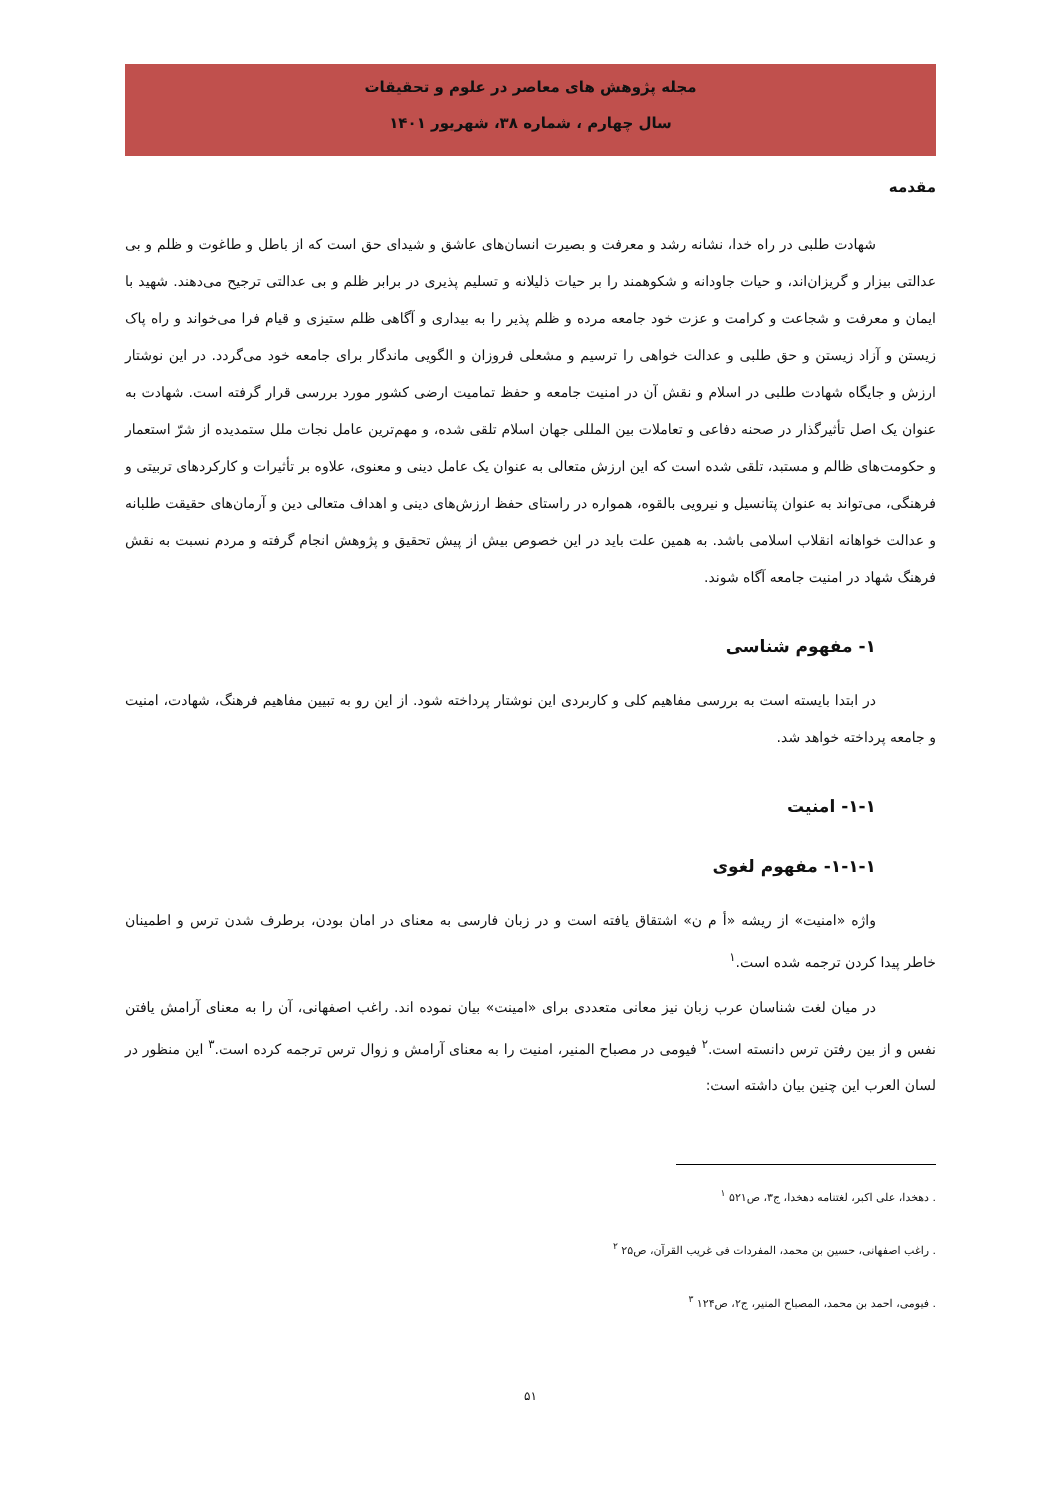مجله پژوهش های معاصر در علوم و تحقیقات
سال چهارم ، شماره ۳۸، شهریور ۱۴۰۱
مقدمه
شهادت طلبی در راه خدا، نشانه رشد و معرفت و بصیرت انسان‌های عاشق و شیدای حق است که از باطل و طاغوت و ظلم و بی عدالتی بیزار و گریزان‌اند، و حیات جاودانه و شکوهمند را بر حیات ذلیلانه و تسلیم پذیری در برابر ظلم و بی عدالتی ترجیح می‌دهند. شهید با ایمان و معرفت و شجاعت و کرامت و عزت خود جامعه مرده و ظلم پذیر را به بیداری و آگاهی ظلم ستیزی و قیام فرا می‌خواند و راه پاک زیستن و آزاد زیستن و حق طلبی و عدالت خواهی را ترسیم و مشعلی فروزان و الگویی ماندگار برای جامعه خود می‌گردد. در این نوشتار ارزش و جایگاه شهادت طلبی در اسلام و نقش آن در امنیت جامعه و حفظ تمامیت ارضی کشور مورد بررسی قرار گرفته است. شهادت به عنوان یک اصل تأثیرگذار در صحنه دفاعی و تعاملات بین المللی جهان اسلام تلقی شده، و مهم‌ترین عامل نجات ملل ستمدیده از شرّ استعمار و حکومت‌های ظالم و مستبد، تلقی شده است که این ارزش متعالی به عنوان یک عامل دینی و معنوی، علاوه بر تأثیرات و کارکردهای تربیتی و فرهنگی، می‌تواند به عنوان پتانسیل و نیرویی بالقوه، همواره در راستای حفظ ارزش‌های دینی و اهداف متعالی دین و آرمان‌های حقیقت طلبانه و عدالت خواهانه انقلاب اسلامی باشد. به همین علت باید در این خصوص بیش از پیش تحقیق و پژوهش انجام گرفته و مردم نسبت به نقش فرهنگ شهاد در امنیت جامعه آگاه شوند.
۱- مفهوم شناسی
در ابتدا بایسته است به بررسی مفاهیم کلی و کاربردی این نوشتار پرداخته شود. از این رو به تبیین مفاهیم فرهنگ، شهادت، امنیت و جامعه پرداخته خواهد شد.
۱-۱- امنیت
۱-۱-۱- مفهوم لغوی
واژه «امنیت» از ریشه «أ م ن» اشتقاق یافته است و در زبان فارسی به معنای در امان بودن، برطرف شدن ترس و اطمینان خاطر پیدا کردن ترجمه شده است.<sup>۱</sup>
در میان لغت شناسان عرب زبان نیز معانی متعددی برای «امینت» بیان نموده اند. راغب اصفهانی، آن را به معنای آرامش یافتن نفس و از بین رفتن ترس دانسته است.<sup>۲</sup> فیومی در مصباح المنیر، امنیت را به معنای آرامش و زوال ترس ترجمه کرده است.<sup>۳</sup> این منظور در لسان العرب این چنین بیان داشته است:
. دهخدا، علی اکبر، لغتنامه دهخدا، ج۳، ص۵۲۱ <sup>۱</sup>
. راغب اصفهانی، حسین بن محمد، المفردات فی غریب القرآن، ص۲۵ <sup>۲</sup>
. فیومی، احمد بن محمد، المصباح المنیر، ج۲، ص۱۲۴ <sup>۳</sup>
۵۱